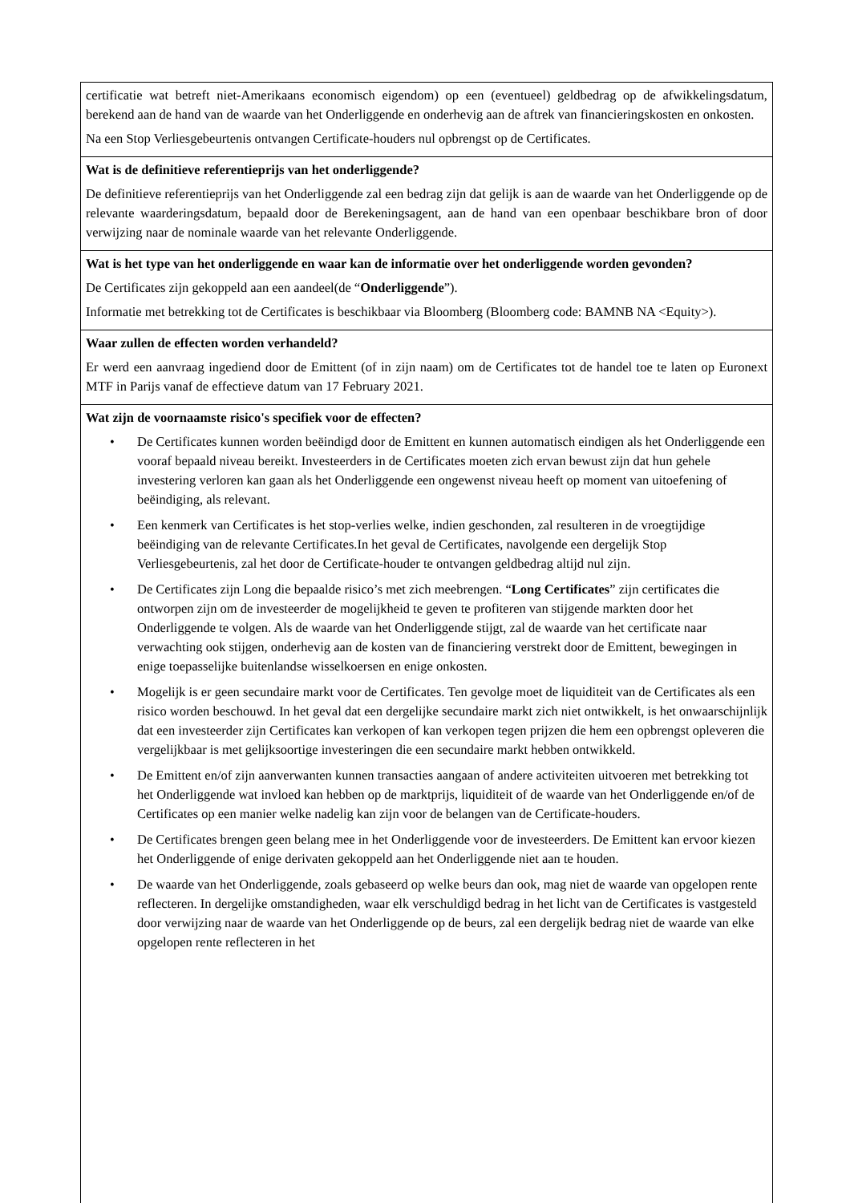| certificatie wat betreft niet-Amerikaans economisch eigendom) op een (eventueel) geldbedrag op de afwikkelingsdatum, berekend aan de hand van de waarde van het Onderliggende en onderhevig aan de aftrek van financieringskosten en onkosten. Na een Stop Verliesgebeurtenis ontvangen Certificate-houders nul opbrengst op de Certificates. |
| Wat is de definitieve referentieprijs van het onderliggende? De definitieve referentieprijs van het Onderliggende zal een bedrag zijn dat gelijk is aan de waarde van het Onderliggende op de relevante waarderingsdatum, bepaald door de Berekeningsagent, aan de hand van een openbaar beschikbare bron of door verwijzing naar de nominale waarde van het relevante Onderliggende. |
| Wat is het type van het onderliggende en waar kan de informatie over het onderliggende worden gevonden? De Certificates zijn gekoppeld aan een aandeel(de “ Onderliggende ”). Informatie met betrekking tot de Certificates is beschikbaar via Bloomberg (Bloomberg code: BAMNB NA <Equity>). |
| Waar zullen de effecten worden verhandeld? Er werd een aanvraag ingediend door de Emittent (of in zijn naam) om de Certificates tot de handel toe te laten op Euronext MTF in Parijs vanaf de effectieve datum van 17 February 2021. |
| Wat zijn de voornaamste risico's specifiek voor de effecten? • De Certificates kunnen worden beëindigd door de Emittent en kunnen automatisch eindigen als het Onderliggende een vooraf bepaald niveau bereikt. Investeerders in de Certificates moeten zich ervan bewust zijn dat hun gehele investering verloren kan gaan als het Onderliggende een ongewenst niveau heeft op moment van uitoefening of beëindiging, als relevant. • Een kenmerk van Certificates is het stop-verlies welke, indien geschonden, zal resulteren in de vroegtijdige beëindiging van de relevante Certificates.In het geval de Certificates, navolgende een dergelijk Stop Verliesgebeurtenis, zal het door de Certificate-houder te ontvangen geldbedrag altijd nul zijn. • De Certificates zijn Long die bepaalde risico’s met zich meebrengen. “ Long Certificates ” zijn certificates die ontworpen zijn om de investeerder de mogelijkheid te geven te profiteren van stijgende markten door het Onderliggende te volgen. Als de waarde van het Onderliggende stijgt, zal de waarde van het certificate naar verwachting ook stijgen, onderhevig aan de kosten van de financiering verstrekt door de Emittent, bewegingen in enige toepasselijke buitenlandse wisselkoersen en enige onkosten. • Mogelijk is er geen secundaire markt voor de Certificates. Ten gevolge moet de liquiditeit van de Certificates als een risico worden beschouwd. In het geval dat een dergelijke secundaire markt zich niet ontwikkelt, is het onwaarschijnlijk dat een investeerder zijn Certificates kan verkopen of kan verkopen tegen prijzen die hem een opbrengst opleveren die vergelijkbaar is met gelijksoortige investeringen die een secundaire markt hebben ontwikkeld. • De Emittent en/of zijn aanverwanten kunnen transacties aangaan of andere activiteiten uitvoeren met betrekking tot het Onderliggende wat invloed kan hebben op de marktprijs, liquiditeit of de waarde van het Onderliggende en/of de Certificates op een manier welke nadelig kan zijn voor de belangen van de Certificate-houders. • De Certificates brengen geen belang mee in het Onderliggende voor de investeerders. De Emittent kan ervoor kiezen het Onderliggende of enige derivaten gekoppeld aan het Onderliggende niet aan te houden. • De waarde van het Onderliggende, zoals gebaseerd op welke beurs dan ook, mag niet de waarde van opgelopen rente reflecteren. In dergelijke omstandigheden, waar elk verschuldigd bedrag in het licht van de Certificates is vastgesteld door verwijzing naar de waarde van het Onderliggende op de beurs, zal een dergelijk bedrag niet de waarde van elke opgelopen rente reflecteren in het |